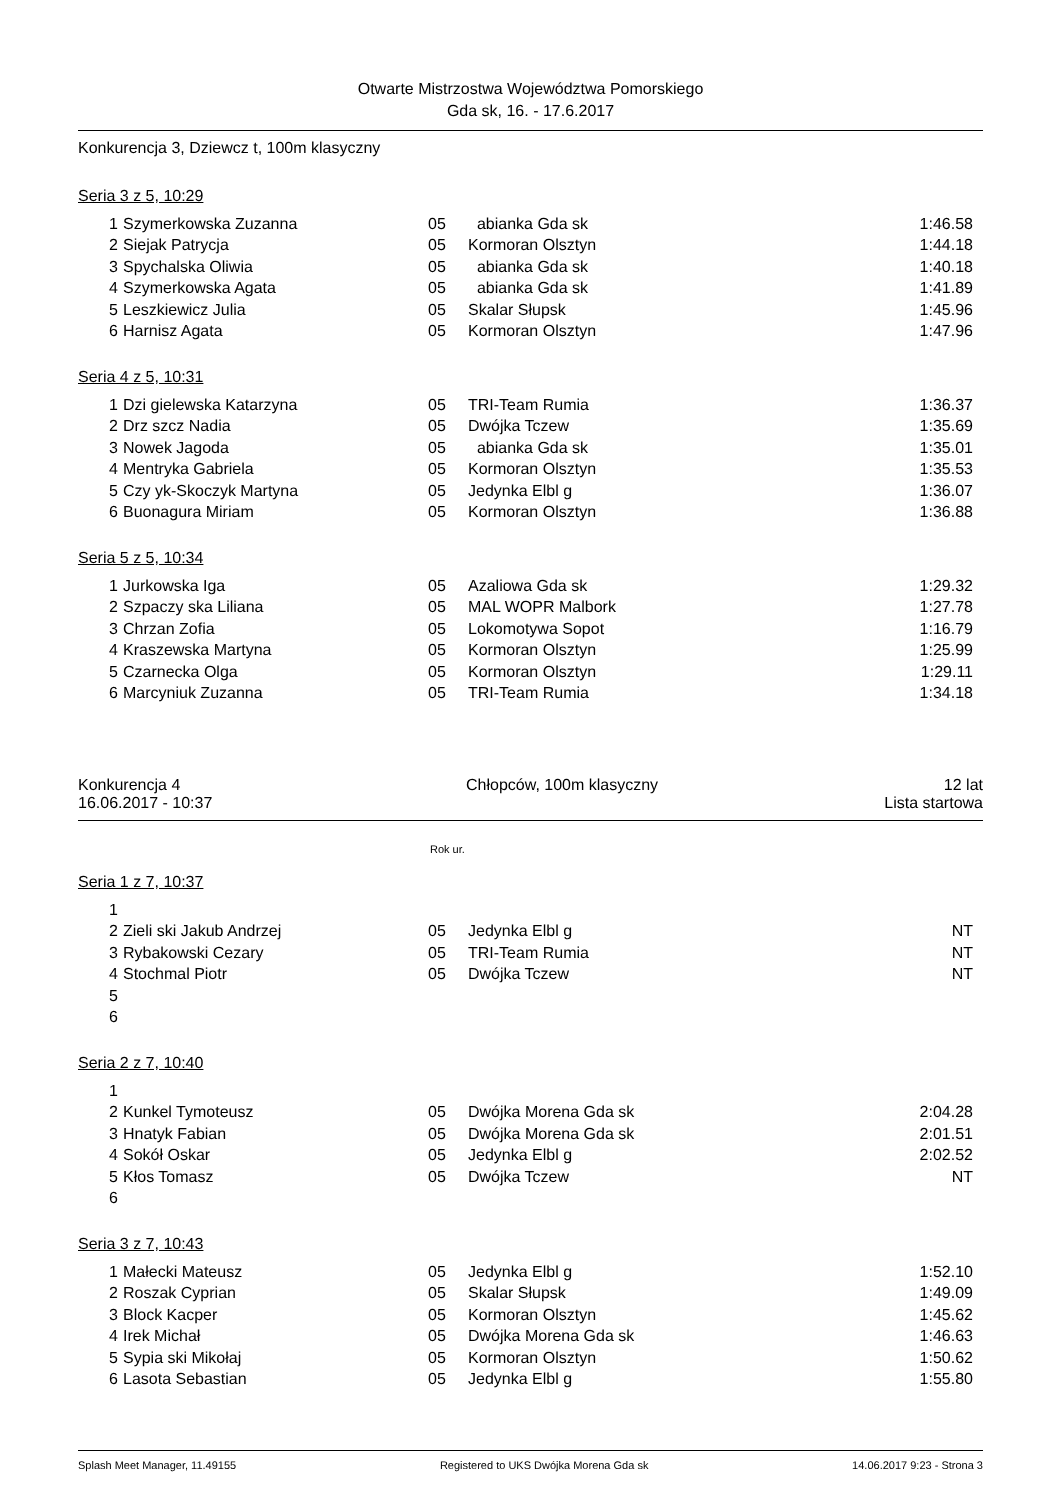Otwarte Mistrzostwa Województwa Pomorskiego
Gda sk, 16. - 17.6.2017
Konkurencja 3, Dziewcz t, 100m klasyczny
Seria 3 z 5, 10:29
| 1 | Szymerkowska Zuzanna | 05 | abianka Gda sk | 1:46.58 |
| 2 | Siejak Patrycja | 05 | Kormoran Olsztyn | 1:44.18 |
| 3 | Spychalska Oliwia | 05 | abianka Gda sk | 1:40.18 |
| 4 | Szymerkowska Agata | 05 | abianka Gda sk | 1:41.89 |
| 5 | Leszkiewicz Julia | 05 | Skalar Słupsk | 1:45.96 |
| 6 | Harnisz Agata | 05 | Kormoran Olsztyn | 1:47.96 |
Seria 4 z 5, 10:31
| 1 | Dzi gielewska Katarzyna | 05 | TRI-Team Rumia | 1:36.37 |
| 2 | Drz szcz Nadia | 05 | Dwójka Tczew | 1:35.69 |
| 3 | Nowek Jagoda | 05 | abianka Gda sk | 1:35.01 |
| 4 | Mentryka Gabriela | 05 | Kormoran Olsztyn | 1:35.53 |
| 5 | Czy yk-Skoczyk Martyna | 05 | Jedynka Elbl g | 1:36.07 |
| 6 | Buonagura Miriam | 05 | Kormoran Olsztyn | 1:36.88 |
Seria 5 z 5, 10:34
| 1 | Jurkowska Iga | 05 | Azaliowa Gda sk | 1:29.32 |
| 2 | Szpaczy ska Liliana | 05 | MAL WOPR Malbork | 1:27.78 |
| 3 | Chrzan Zofia | 05 | Lokomotywa Sopot | 1:16.79 |
| 4 | Kraszewska Martyna | 05 | Kormoran Olsztyn | 1:25.99 |
| 5 | Czarnecka Olga | 05 | Kormoran Olsztyn | 1:29.11 |
| 6 | Marcyniuk Zuzanna | 05 | TRI-Team Rumia | 1:34.18 |
Konkurencja 4 Chłopców, 100m klasyczny 12 lat
16.06.2017 - 10:37 Lista startowa
Rok ur.
Seria 1 z 7, 10:37
| 1 | | | | |
| 2 | Zieli ski Jakub Andrzej | 05 | Jedynka Elbl g | NT |
| 3 | Rybakowski Cezary | 05 | TRI-Team Rumia | NT |
| 4 | Stochmal Piotr | 05 | Dwójka Tczew | NT |
| 5 | | | | |
| 6 | | | | |
Seria 2 z 7, 10:40
| 1 | | | | |
| 2 | Kunkel Tymoteusz | 05 | Dwójka Morena Gda sk | 2:04.28 |
| 3 | Hnatyk Fabian | 05 | Dwójka Morena Gda sk | 2:01.51 |
| 4 | Sokół Oskar | 05 | Jedynka Elbl g | 2:02.52 |
| 5 | Kłos Tomasz | 05 | Dwójka Tczew | NT |
| 6 | | | | |
Seria 3 z 7, 10:43
| 1 | Małecki Mateusz | 05 | Jedynka Elbl g | 1:52.10 |
| 2 | Roszak Cyprian | 05 | Skalar Słupsk | 1:49.09 |
| 3 | Block Kacper | 05 | Kormoran Olsztyn | 1:45.62 |
| 4 | Irek Michał | 05 | Dwójka Morena Gda sk | 1:46.63 |
| 5 | Sypia ski Mikołaj | 05 | Kormoran Olsztyn | 1:50.62 |
| 6 | Lasota Sebastian | 05 | Jedynka Elbl g | 1:55.80 |
Splash Meet Manager, 11.49155 Registered to UKS Dwójka Morena Gda sk 14.06.2017 9:23 - Strona 3